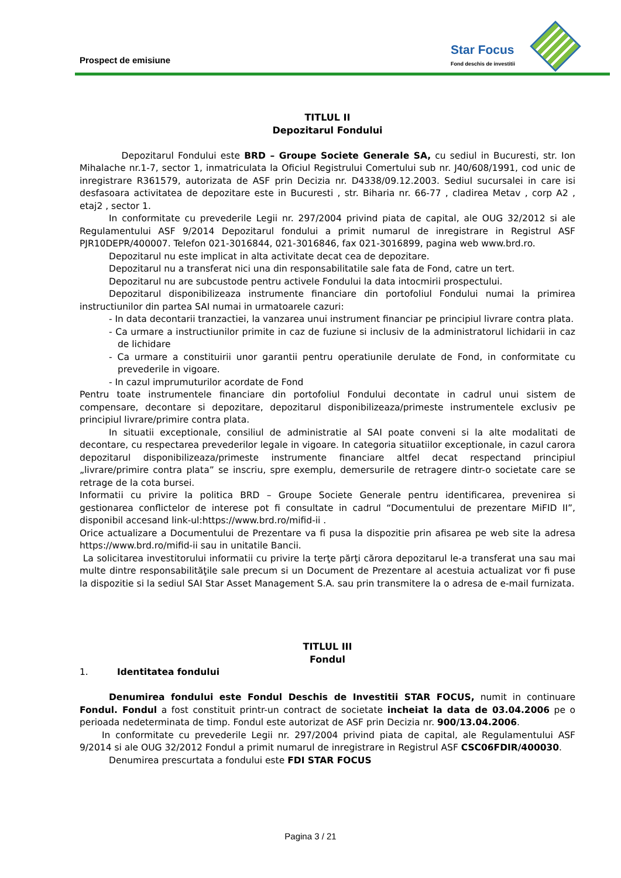Prospect de emisiune
Star Focus
Fond deschis de investitii
TITLUL II
Depozitarul Fondului
Depozitarul Fondului este BRD – Groupe Societe Generale SA, cu sediul in Bucuresti, str. Ion Mihalache nr.1-7, sector 1, inmatriculata la Oficiul Registrului Comertului sub nr. J40/608/1991, cod unic de inregistrare R361579, autorizata de ASF prin Decizia nr. D4338/09.12.2003. Sediul sucursalei in care isi desfasoara activitatea de depozitare este in Bucuresti , str. Biharia nr. 66-77 , cladirea Metav , corp A2 , etaj2 , sector 1.
In conformitate cu prevederile Legii nr. 297/2004 privind piata de capital, ale OUG 32/2012 si ale Regulamentului ASF 9/2014 Depozitarul fondului a primit numarul de inregistrare in Registrul ASF PJR10DEPR/400007. Telefon 021-3016844, 021-3016846, fax 021-3016899, pagina web www.brd.ro.
Depozitarul nu este implicat in alta activitate decat cea de depozitare.
Depozitarul nu a transferat nici una din responsabilitatile sale fata de Fond, catre un tert.
Depozitarul nu are subcustode pentru activele Fondului la data intocmirii prospectului.
Depozitarul disponibilizeaza instrumente financiare din portofoliul Fondului numai la primirea instructiunilor din partea SAI numai in urmatoarele cazuri:
- In data decontarii tranzactiei, la vanzarea unui instrument financiar pe principiul livrare contra plata.
- Ca urmare a instructiunilor primite in caz de fuziune si inclusiv de la administratorul lichidarii in caz de lichidare
- Ca urmare a constituirii unor garantii pentru operatiunile derulate de Fond, in conformitate cu prevederile in vigoare.
- In cazul imprumuturilor acordate de Fond
Pentru toate instrumentele financiare din portofoliul Fondului decontate in cadrul unui sistem de compensare, decontare si depozitare, depozitarul disponibilizeaza/primeste instrumentele exclusiv pe principiul livrare/primire contra plata.
In situatii exceptionale, consiliul de administratie al SAI poate conveni si la alte modalitati de decontare, cu respectarea prevederilor legale in vigoare. In categoria situatiilor exceptionale, in cazul carora depozitarul disponibilizeaza/primeste instrumente financiare altfel decat respectand principiul „livrare/primire contra plata” se inscriu, spre exemplu, demersurile de retragere dintr-o societate care se retrage de la cota bursei.
Informatii cu privire la politica BRD – Groupe Societe Generale pentru identificarea, prevenirea si gestionarea conflictelor de interese pot fi consultate in cadrul “Documentului de prezentare MiFID II”, disponibil accesand link-ul:https://www.brd.ro/mifid-ii .
Orice actualizare a Documentului de Prezentare va fi pusa la dispozitie prin afisarea pe web site la adresa https://www.brd.ro/mifid-ii sau in unitatile Bancii.
La solicitarea investitorului informatii cu privire la terţe părţi cărora depozitarul le-a transferat una sau mai multe dintre responsabilităţile sale precum si un Document de Prezentare al acestuia actualizat vor fi puse la dispozitie si la sediul SAI Star Asset Management S.A. sau prin transmitere la o adresa de e-mail furnizata.
TITLUL III
Fondul
1. Identitatea fondului
Denumirea fondului este Fondul Deschis de Investitii STAR FOCUS, numit in continuare Fondul. Fondul a fost constituit printr-un contract de societate incheiat la data de 03.04.2006 pe o perioada nedeterminata de timp. Fondul este autorizat de ASF prin Decizia nr. 900/13.04.2006.
In conformitate cu prevederile Legii nr. 297/2004 privind piata de capital, ale Regulamentului ASF 9/2014 si ale OUG 32/2012 Fondul a primit numarul de inregistrare in Registrul ASF CSC06FDIR/400030.
Denumirea prescurtata a fondului este FDI STAR FOCUS
Pagina 3 / 21